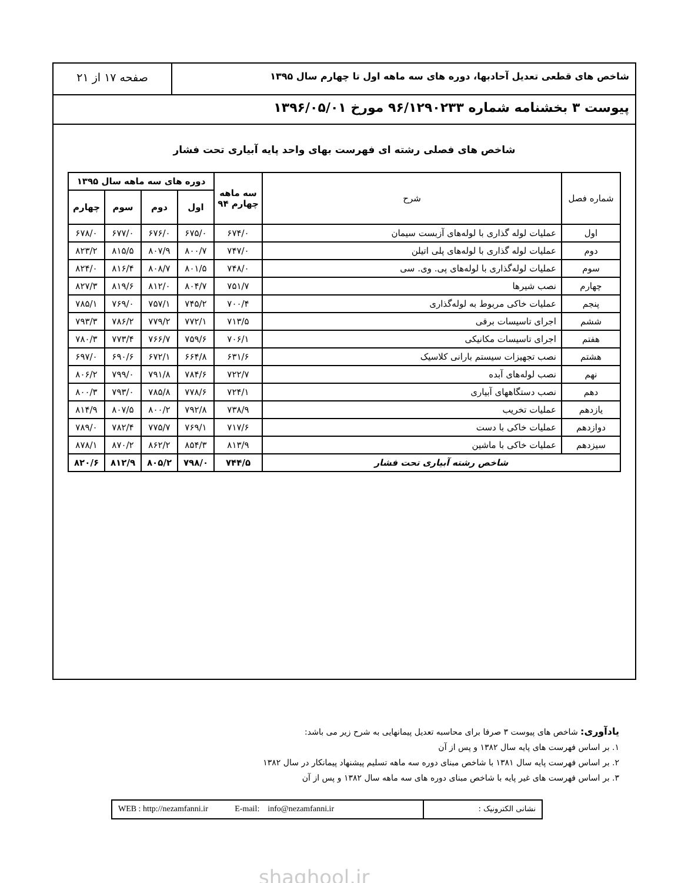شاخص های قطعی تعدیل آحادبها، دوره های سه ماهه اول تا چهارم سال ۱۳۹۵
صفحه ۱۷ از ۲۱
پیوست ۳ بخشنامه شماره ۹۶/۱۲۹۰۲۳۳ مورخ ۱۳۹۶/۰۵/۰۱
شاخص های فصلی رشته ای فهرست بهای واحد پایه آبیاری تحت فشار
| شماره فصل | شرح | سه ماهه چهارم ۹۴ | دوره های سه ماهه سال ۱۳۹۵ | | | |
| --- | --- | --- | --- | --- | --- | --- |
| | | | اول | دوم | سوم | چهارم |
| اول | عملیات لوله گذاری با لوله‌های آزبست سیمان | ۶۷۴/۰ | ۶۷۵/۰ | ۶۷۶/۰ | ۶۷۷/۰ | ۶۷۸/۰ |
| دوم | عملیات لوله گذاری با لوله‌های پلی اتیلن | ۷۴۷/۰ | ۸۰۰/۷ | ۸۰۷/۹ | ۸۱۵/۵ | ۸۲۳/۲ |
| سوم | عملیات لوله‌گذاری با لوله‌های پی. وی. سی | ۷۴۸/۰ | ۸۰۱/۵ | ۸۰۸/۷ | ۸۱۶/۴ | ۸۲۴/۰ |
| چهارم | نصب شیرها | ۷۵۱/۷ | ۸۰۴/۷ | ۸۱۲/۰ | ۸۱۹/۶ | ۸۲۷/۳ |
| پنجم | عملیات خاکی مربوط به لوله‌گذاری | ۷۰۰/۴ | ۷۴۵/۲ | ۷۵۷/۱ | ۷۶۹/۰ | ۷۸۵/۱ |
| ششم | اجرای تاسیسات برقی | ۷۱۳/۵ | ۷۷۲/۱ | ۷۷۹/۲ | ۷۸۶/۲ | ۷۹۳/۳ |
| هفتم | اجرای تاسیسات مکانیکی | ۷۰۶/۱ | ۷۵۹/۶ | ۷۶۶/۷ | ۷۷۳/۴ | ۷۸۰/۳ |
| هشتم | نصب تجهیزات سیستم بارانی کلاسیک | ۶۳۱/۶ | ۶۶۴/۸ | ۶۷۲/۱ | ۶۹۰/۶ | ۶۹۷/۰ |
| نهم | نصب لوله‌های آبده | ۷۲۲/۷ | ۷۸۴/۶ | ۷۹۱/۸ | ۷۹۹/۰ | ۸۰۶/۲ |
| دهم | نصب دستگاههای آبیاری | ۷۲۴/۱ | ۷۷۸/۶ | ۷۸۵/۸ | ۷۹۳/۰ | ۸۰۰/۳ |
| یازدهم | عملیات تخریب | ۷۳۸/۹ | ۷۹۲/۸ | ۸۰۰/۲ | ۸۰۷/۵ | ۸۱۴/۹ |
| دوازدهم | عملیات خاکی با دست | ۷۱۷/۶ | ۷۶۹/۱ | ۷۷۵/۷ | ۷۸۲/۴ | ۷۸۹/۰ |
| سیزدهم | عملیات خاکی با ماشین | ۸۱۳/۹ | ۸۵۴/۳ | ۸۶۲/۲ | ۸۷۰/۲ | ۸۷۸/۱ |
| شاخص رشته آبیاری تحت فشار | | ۷۴۴/۵ | ۷۹۸/۰ | ۸۰۵/۲ | ۸۱۲/۹ | ۸۲۰/۶ |
یادآوری: شاخص های پیوست ۳ صرفا برای محاسبه تعدیل پیمانهایی به شرح زیر می باشد:
۱. بر اساس فهرست های پایه سال ۱۳۸۲ و پس از آن
۲. بر اساس فهرست پایه سال ۱۳۸۱ با شاخص مبنای دوره سه ماهه تسلیم پیشنهاد پیمانکار در سال ۱۳۸۲
۳. بر اساس فهرست های غیر پایه با شاخص مبنای دوره های سه ماهه سال ۱۳۸۲ و پس از آن
WEB : http://nezamfanni.ir E-mail: info@nezamfanni.ir
نشانی الکترونیک :
shaghool.ir